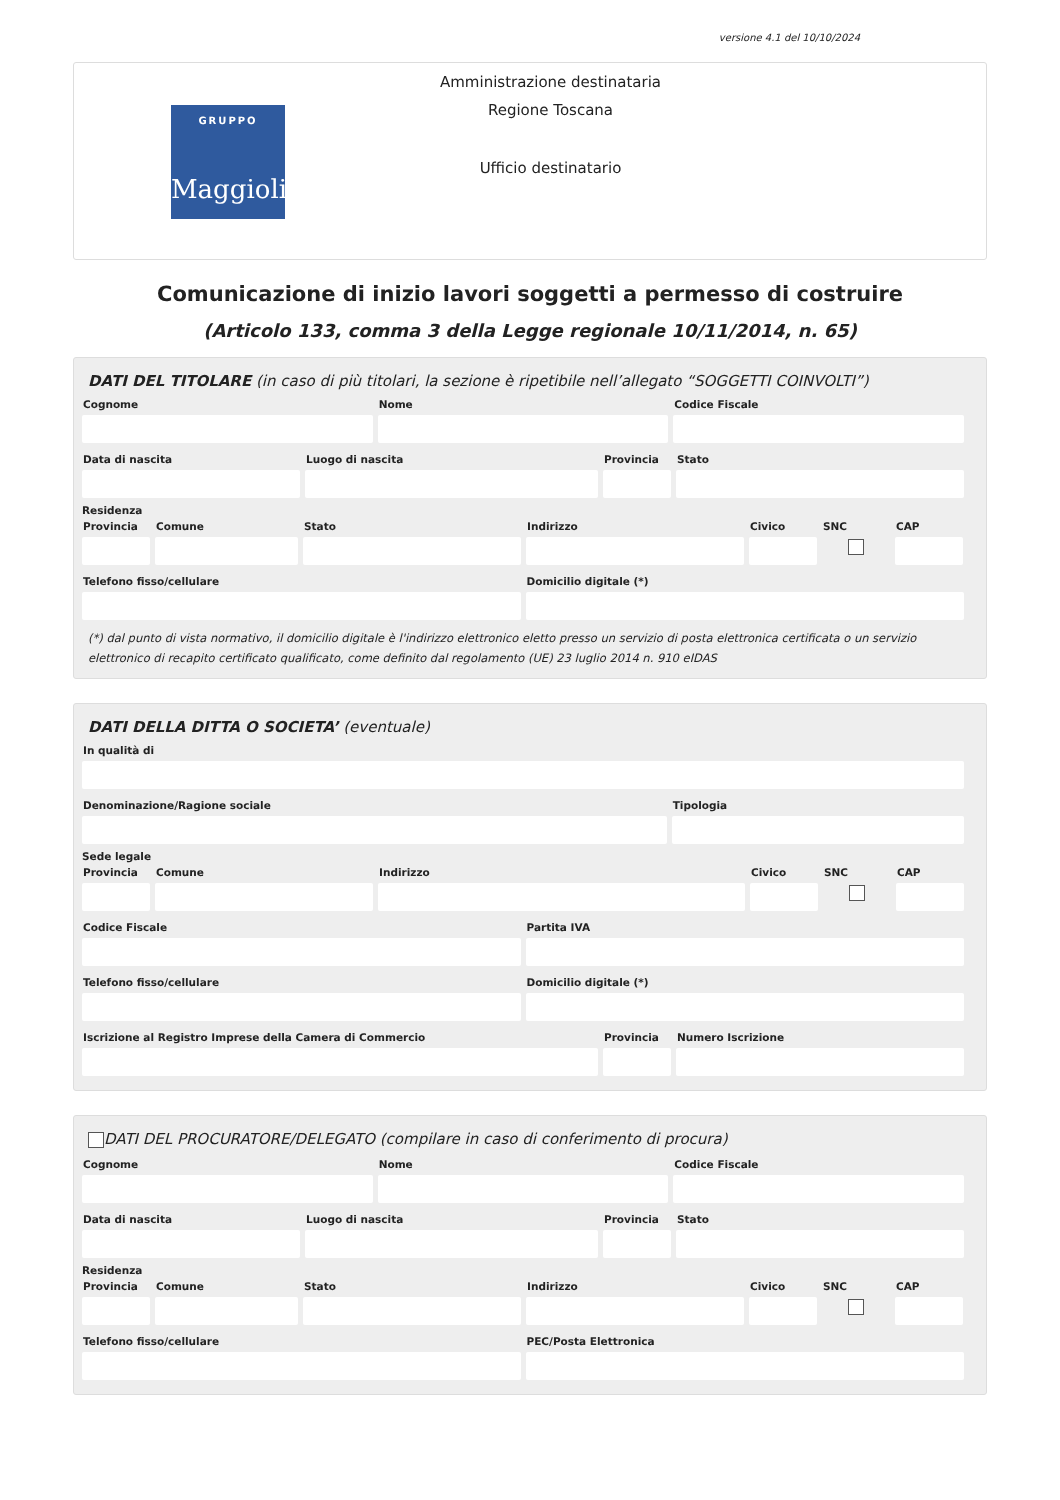versione 4.1 del 10/10/2024
GRUPPO
Maggioli
Amministrazione destinataria
Regione Toscana
Ufficio destinatario
Comunicazione di inizio lavori soggetti a permesso di costruire
(Articolo 133, comma 3 della Legge regionale 10/11/2014, n. 65)
DATI DEL TITOLARE (in caso di più titolari, la sezione è ripetibile nell’allegato “SOGGETTI COINVOLTI”)
Cognome Nome Codice Fiscale
Data di nascita Luogo di nascita Provincia
Stato
Residenza
Provincia
Comune Stato Indirizzo Civico SNC CAP
Telefono fisso/cellulare Domicilio digitale (*)
(*) dal punto di vista normativo, il domicilio digitale è l'indirizzo elettronico eletto presso un servizio di posta elettronica certificata o un servizio elettronico di recapito certificato qualificato, come definito dal regolamento (UE) 23 luglio 2014 n. 910 eIDAS
DATI DELLA DITTA O SOCIETA’ (eventuale)
In qualità di
Denominazione/Ragione sociale Tipologia
Sede legale
Provincia
Comune Indirizzo Civico SNC CAP
Codice Fiscale Partita IVA
Telefono fisso/cellulare Domicilio digitale (*)
Iscrizione al Registro Imprese della Camera di Commercio
Provincia
Numero Iscrizione
DATI DEL PROCURATORE/DELEGATO (compilare in caso di conferimento di procura)
Cognome Nome Codice Fiscale
Data di nascita Luogo di nascita Provincia
Stato
Residenza
Provincia
Comune Stato Indirizzo Civico SNC CAP
Telefono fisso/cellulare PEC/Posta Elettronica